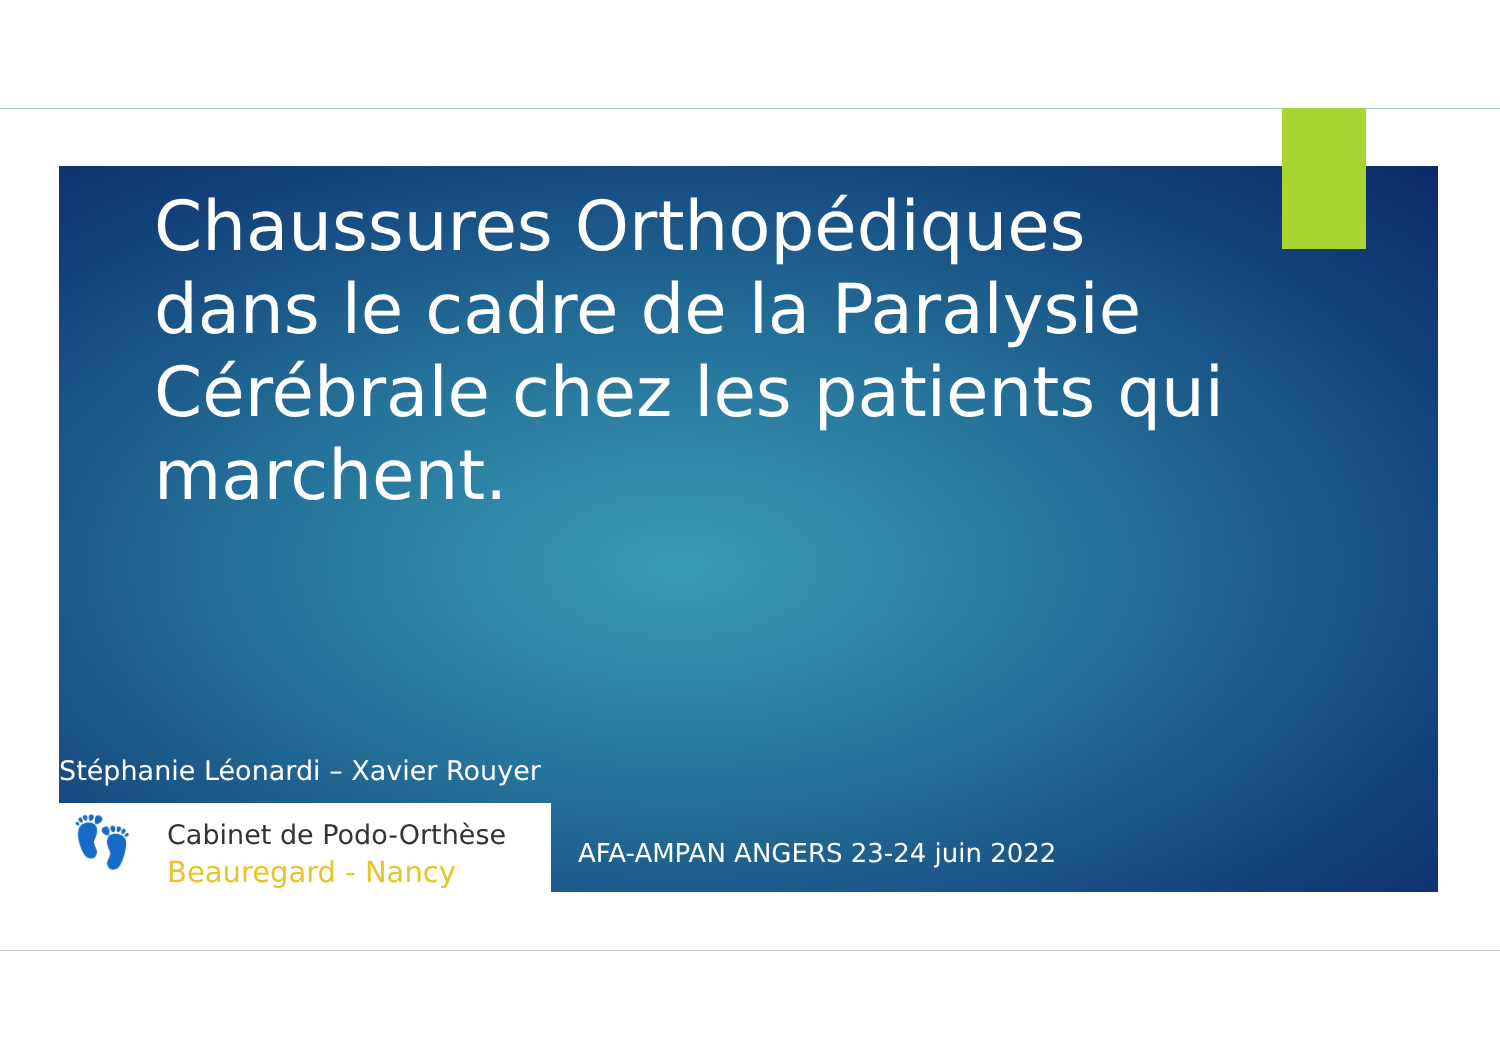Chaussures Orthopédiques dans le cadre de la Paralysie Cérébrale chez les patients qui marchent.
Stéphanie Léonardi – Xavier Rouyer
👣 Cabinet de Podo-Orthèse
Beauregard - Nancy
AFA-AMPAN ANGERS 23-24 juin 2022